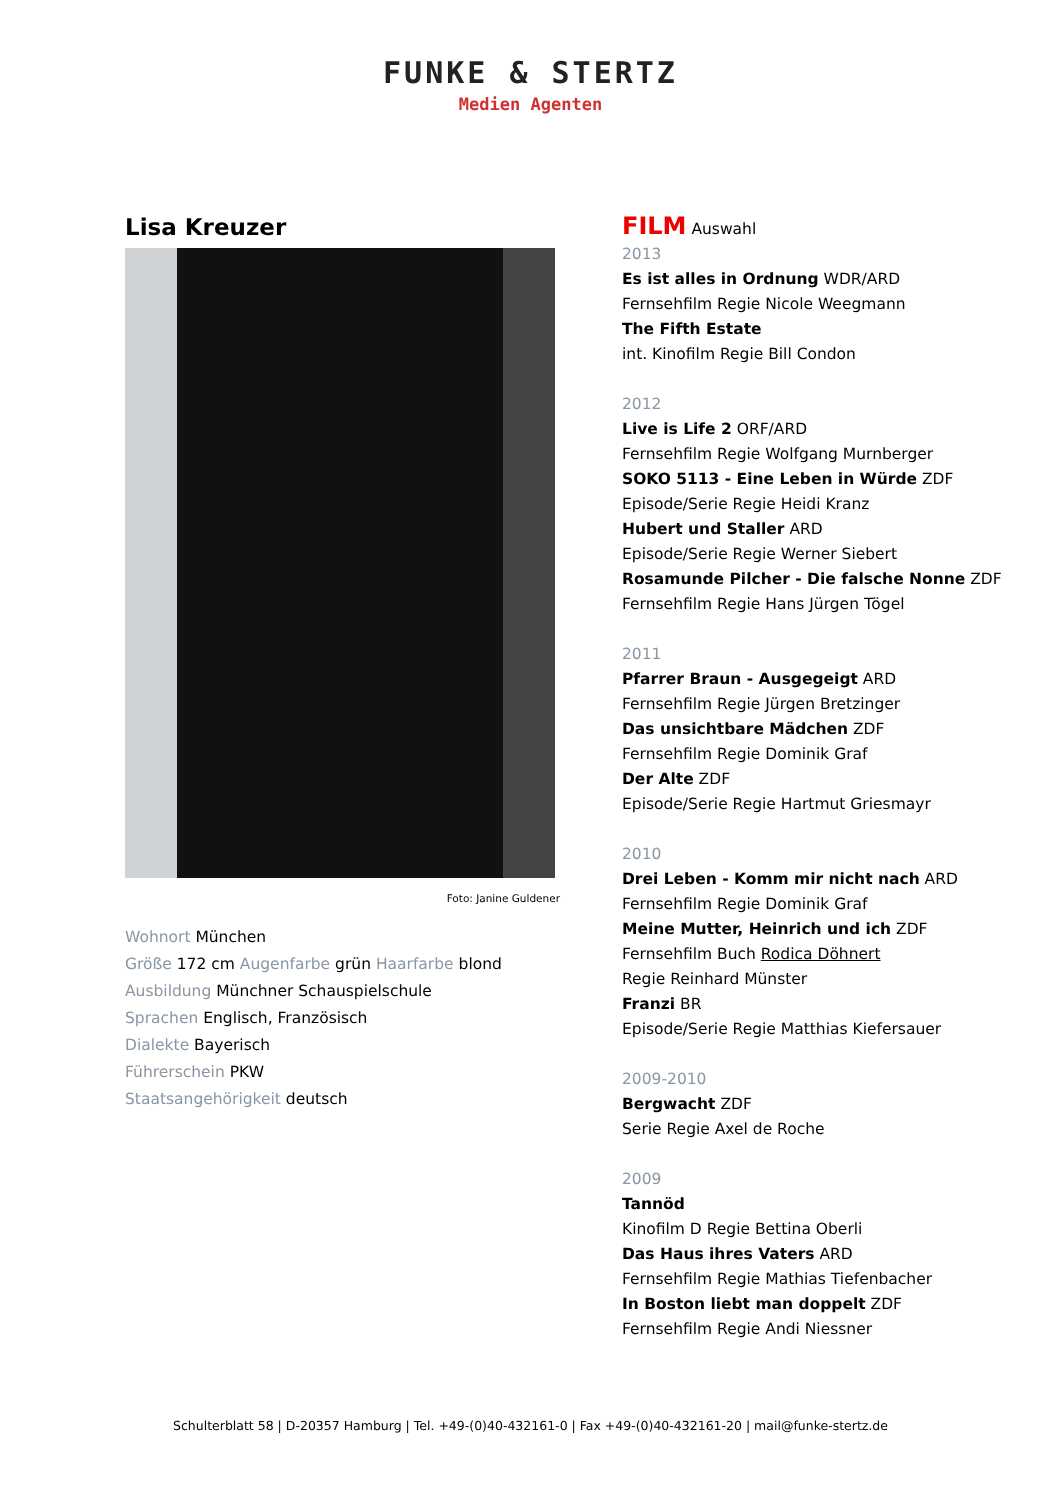FUNKE & STERTZ
Medien Agenten
Lisa Kreuzer
Foto: Janine Guldener
Wohnort München
Größe 172 cm Augenfarbe grün Haarfarbe blond
Ausbildung Münchner Schauspielschule
Sprachen Englisch, Französisch
Dialekte Bayerisch
Führerschein PKW
Staatsangehörigkeit deutsch
FILM Auswahl
2013
Es ist alles in Ordnung WDR/ARD
Fernsehfilm Regie Nicole Weegmann
The Fifth Estate
int. Kinofilm Regie Bill Condon
2012
Live is Life 2 ORF/ARD
Fernsehfilm Regie Wolfgang Murnberger
SOKO 5113 - Eine Leben in Würde ZDF
Episode/Serie Regie Heidi Kranz
Hubert und Staller ARD
Episode/Serie Regie Werner Siebert
Rosamunde Pilcher - Die falsche Nonne ZDF
Fernsehfilm Regie Hans Jürgen Tögel
2011
Pfarrer Braun - Ausgegeigt ARD
Fernsehfilm Regie Jürgen Bretzinger
Das unsichtbare Mädchen ZDF
Fernsehfilm Regie Dominik Graf
Der Alte ZDF
Episode/Serie Regie Hartmut Griesmayr
2010
Drei Leben - Komm mir nicht nach ARD
Fernsehfilm Regie Dominik Graf
Meine Mutter, Heinrich und ich ZDF
Fernsehfilm Buch Rodica Döhnert
Regie Reinhard Münster
Franzi BR
Episode/Serie Regie Matthias Kiefersauer
2009-2010
Bergwacht ZDF
Serie Regie Axel de Roche
2009
Tannöd
Kinofilm D Regie Bettina Oberli
Das Haus ihres Vaters ARD
Fernsehfilm Regie Mathias Tiefenbacher
In Boston liebt man doppelt ZDF
Fernsehfilm Regie Andi Niessner
Schulterblatt 58 | D-20357 Hamburg | Tel. +49-(0)40-432161-0 | Fax +49-(0)40-432161-20 | mail@funke-stertz.de